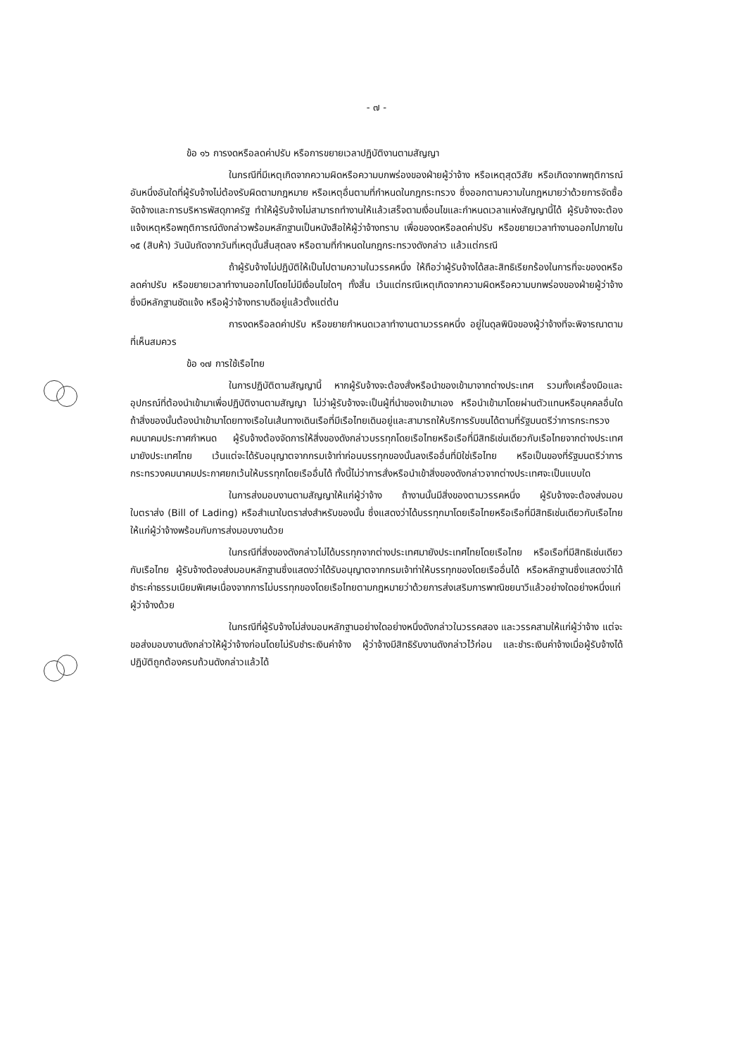- ๗ -
ข้อ ๑๖ การงดหรือลดค่าปรับ หรือการขยายเวลาปฏิบัติงานตามสัญญา
ในกรณีที่มีเหตุเกิดจากความผิดหรือความบกพร่องของฝ่ายผู้ว่าจ้าง หรือเหตุสุดวิสัย หรือเกิดจากพฤติการณ์อันหนึ่งอันใดที่ผู้รับจ้างไม่ต้องรับผิดตามกฎหมาย หรือเหตุอื่นตามที่กำหนดในกฎกระทรวง ซึ่งออกตามความในกฎหมายว่าด้วยการจัดซื้อจัดจ้างและการบริหารพัสดุภาครัฐ ทำให้ผู้รับจ้างไม่สามารถทำงานให้แล้วเสร็จตามเงื่อนไขและกำหนดเวลาแห่งสัญญานี้ได้ ผู้รับจ้างจะต้องแจ้งเหตุหรือพฤติการณ์ดังกล่าวพร้อมหลักฐานเป็นหนังสือให้ผู้ว่าจ้างทราบ เพื่อของดหรือลดค่าปรับ หรือขยายเวลาทำงานออกไปภายใน ๑๕ (สิบห้า) วันนับถัดจากวันที่เหตุนั้นสิ้นสุดลง หรือตามที่กำหนดในกฎกระทรวงดังกล่าว แล้วแต่กรณี
ถ้าผู้รับจ้างไม่ปฏิบัติให้เป็นไปตามความในวรรคหนึ่ง ให้ถือว่าผู้รับจ้างได้สละสิทธิเรียกร้องในการที่จะของดหรือลดค่าปรับ หรือขยายเวลาทำงานออกไปโดยไม่มีเงื่อนไขใดๆ ทั้งสิ้น เว้นแต่กรณีเหตุเกิดจากความผิดหรือความบกพร่องของฝ่ายผู้ว่าจ้าง ซึ่งมีหลักฐานชัดแจ้ง หรือผู้ว่าจ้างทราบดีอยู่แล้วตั้งแต่ต้น
การงดหรือลดค่าปรับ หรือขยายกำหนดเวลาทำงานตามวรรคหนึ่ง อยู่ในดุลพินิจของผู้ว่าจ้างที่จะพิจารณาตามที่เห็นสมควร
ข้อ ๑๗ การใช้เรือไทย
ในการปฏิบัติตามสัญญานี้ หากผู้รับจ้างจะต้องสั่งหรือนำของเข้ามาจากต่างประเทศ รวมทั้งเครื่องมือและอุปกรณ์ที่ต้องนำเข้ามาเพื่อปฏิบัติงานตามสัญญา ไม่ว่าผู้รับจ้างจะเป็นผู้ที่นำของเข้ามาเอง หรือนำเข้ามาโดยผ่านตัวแทนหรือบุคคลอื่นใด ถ้าสิ่งของนั้นต้องนำเข้ามาโดยทางเรือในเส้นทางเดินเรือที่มีเรือไทยเดินอยู่และสามารถให้บริการรับขนได้ตามที่รัฐมนตรีว่าการกระทรวงคมนาคมประกาศกำหนด ผู้รับจ้างต้องจัดการให้สิ่งของดังกล่าวบรรทุกโดยเรือไทยหรือเรือที่มีสิทธิเช่นเดียวกับเรือไทยจากต่างประเทศมายังประเทศไทย เว้นแต่จะได้รับอนุญาตจากกรมเจ้าท่าก่อนบรรทุกของนั้นลงเรืออื่นที่มิใช่เรือไทย หรือเป็นของที่รัฐมนตรีว่าการกระทรวงคมนาคมประกาศยกเว้นให้บรรทุกโดยเรืออื่นได้ ทั้งนี้ไม่ว่าการสั่งหรือนำเข้าสิ่งของดังกล่าวจากต่างประเทศจะเป็นแบบใด
ในการส่งมอบงานตามสัญญาให้แก่ผู้ว่าจ้าง ถ้างานนั้นมีสิ่งของตามวรรคหนึ่ง ผู้รับจ้างจะต้องส่งมอบใบตราส่ง (Bill of Lading) หรือสำเนาใบตราส่งสำหรับของนั้น ซึ่งแสดงว่าได้บรรทุกมาโดยเรือไทยหรือเรือที่มีสิทธิเช่นเดียวกับเรือไทยให้แก่ผู้ว่าจ้างพร้อมกับการส่งมอบงานด้วย
ในกรณีที่สิ่งของดังกล่าวไม่ได้บรรทุกจากต่างประเทศมายังประเทศไทยโดยเรือไทย หรือเรือที่มีสิทธิเช่นเดียวกับเรือไทย ผู้รับจ้างต้องส่งมอบหลักฐานซึ่งแสดงว่าได้รับอนุญาตจากกรมเจ้าท่าให้บรรทุกของโดยเรืออื่นได้ หรือหลักฐานซึ่งแสดงว่าได้ชำระค่าธรรมเนียมพิเศษเนื่องจากการไม่บรรทุกของโดยเรือไทยตามกฎหมายว่าด้วยการส่งเสริมการพาณิชยนาวีแล้วอย่างใดอย่างหนึ่งแก่ผู้ว่าจ้างด้วย
ในกรณีที่ผู้รับจ้างไม่ส่งมอบหลักฐานอย่างใดอย่างหนึ่งดังกล่าวในวรรคสอง และวรรคสามให้แก่ผู้ว่าจ้าง แต่จะขอส่งมอบงานดังกล่าวให้ผู้ว่าจ้างก่อนโดยไม่รับชำระเงินค่าจ้าง ผู้ว่าจ้างมีสิทธิรับงานดังกล่าวไว้ก่อน และชำระเงินค่าจ้างเมื่อผู้รับจ้างได้ปฏิบัติถูกต้องครบถ้วนดังกล่าวแล้วได้